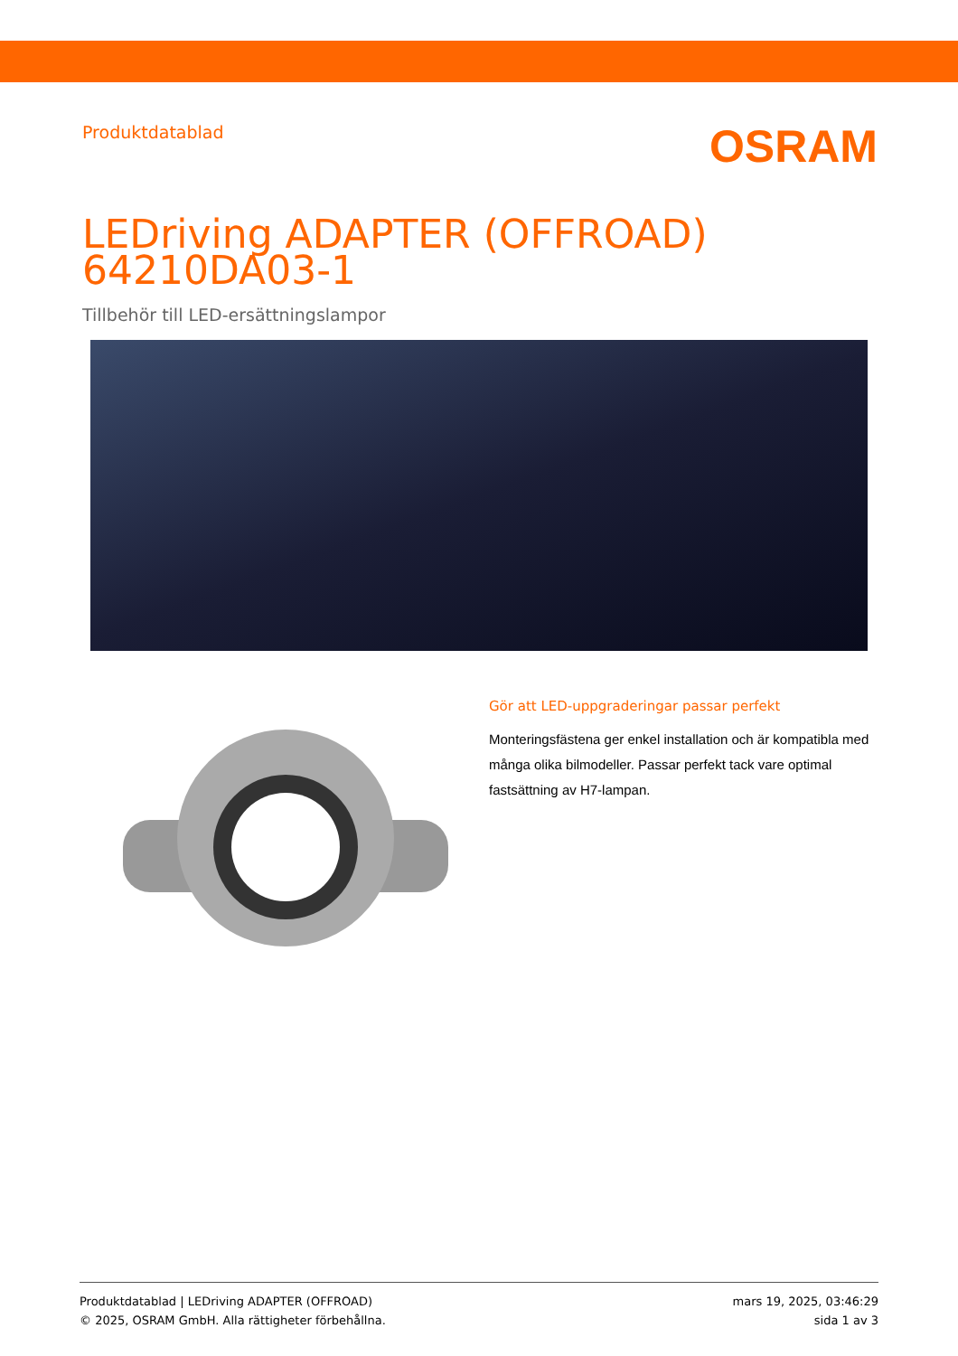Produktdatablad
OSRAM
LEDriving ADAPTER (OFFROAD)
64210DA03-1
Tillbehör till LED-ersättningslampor
Gör att LED-uppgraderingar passar perfekt
Monteringsfästena ger enkel installation och är kompatibla med många olika bilmodeller. Passar perfekt tack vare optimal fastsättning av H7-lampan.
Produktdatablad | LEDriving ADAPTER (OFFROAD)
© 2025, OSRAM GmbH. Alla rättigheter förbehållna.
mars 19, 2025, 03:46:29
sida 1 av 3